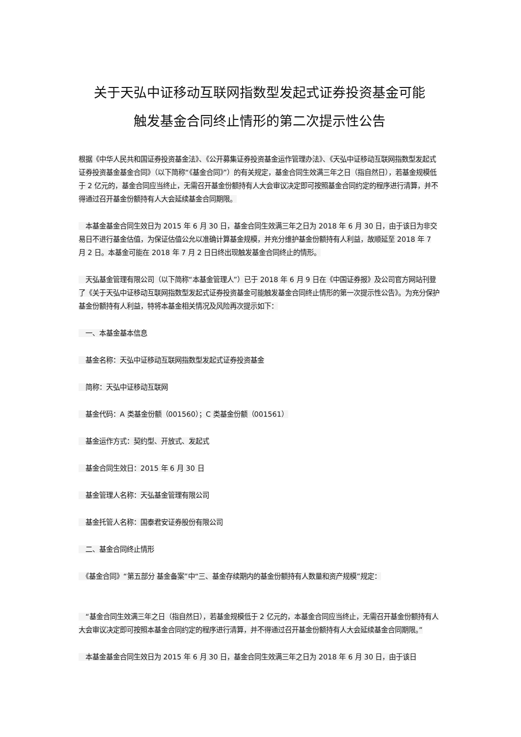关于天弘中证移动互联网指数型发起式证券投资基金可能
触发基金合同终止情形的第二次提示性公告
根据《中华人民共和国证券投资基金法》、《公开募集证券投资基金运作管理办法》、《天弘中证移动互联网指数型发起式证券投资基金基金合同》（以下简称“《基金合同》”）的有关规定，基金合同生效满三年之日（指自然日），若基金规模低于 2 亿元的，基金合同应当终止，无需召开基金份额持有人大会审议决定即可按照基金合同约定的程序进行清算，并不得通过召开基金份额持有人大会延续基金合同期限。
　本基金基金合同生效日为 2015 年 6 月 30 日，基金合同生效满三年之日为 2018 年 6 月 30 日，由于该日为非交易日不进行基金估值，为保证估值公允以准确计算基金规模，并充分维护基金份额持有人利益，故顺延至 2018 年 7 月 2 日。本基金可能在 2018 年 7 月 2 日日终出现触发基金合同终止的情形。
　天弘基金管理有限公司（以下简称“本基金管理人”）已于 2018 年 6 月 9 日在《中国证券报》及公司官方网站刊登了《关于天弘中证移动互联网指数型发起式证券投资基金可能触发基金合同终止情形的第一次提示性公告》。为充分保护基金份额持有人利益，特将本基金相关情况及风险再次提示如下：
　一、本基金基本信息
　基金名称：天弘中证移动互联网指数型发起式证券投资基金
　简称：天弘中证移动互联网
　基金代码：A 类基金份额（001560）；C 类基金份额（001561）
　基金运作方式：契约型、开放式、发起式
　基金合同生效日：2015 年 6 月 30 日
　基金管理人名称：天弘基金管理有限公司
　基金托管人名称：国泰君安证券股份有限公司
　二、基金合同终止情形
　《基金合同》“第五部分 基金备案”中“三、基金存续期内的基金份额持有人数量和资产规模”规定：
　“基金合同生效满三年之日（指自然日），若基金规模低于 2 亿元的，本基金合同应当终止，无需召开基金份额持有人大会审议决定即可按照本基金合同约定的程序进行清算，并不得通过召开基金份额持有人大会延续基金合同期限。”
　本基金基金合同生效日为 2015 年 6 月 30 日，基金合同生效满三年之日为 2018 年 6 月 30 日，由于该日